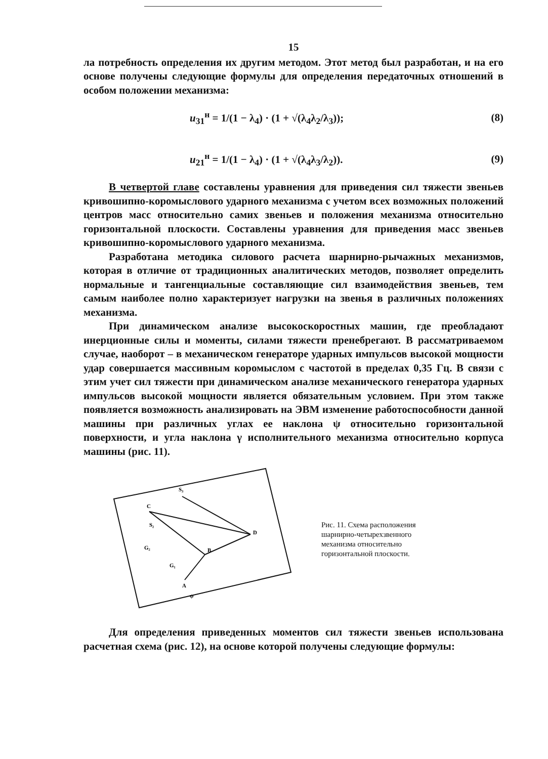15
ла потребность определения их другим методом. Этот метод был разработан, и на его основе получены следующие формулы для определения передаточных отношений в особом положении механизма:
u<sub>31</sub><sup>н</sup> = 1/(1 − λ<sub>4</sub>) · (1 + √(λ<sub>4</sub>λ<sub>2</sub>/λ<sub>3</sub>)); (8)
u<sub>21</sub><sup>н</sup> = 1/(1 − λ<sub>4</sub>) · (1 + √(λ<sub>4</sub>λ<sub>3</sub>/λ<sub>2</sub>)). (9)
В четвертой главе составлены уравнения для приведения сил тяжести звеньев кривошипно-коромыслового ударного механизма с учетом всех возможных положений центров масс относительно самих звеньев и положения механизма относительно горизонтальной плоскости. Составлены уравнения для приведения масс звеньев кривошипно-коромыслового ударного механизма.
Разработана методика силового расчета шарнирно-рычажных механизмов, которая в отличие от традиционных аналитических методов, позволяет определить нормальные и тангенциальные составляющие сил взаимодействия звеньев, тем самым наиболее полно характеризует нагрузки на звенья в различных положениях механизма.
При динамическом анализе высокоскоростных машин, где преобладают инерционные силы и моменты, силами тяжести пренебрегают. В рассматриваемом случае, наоборот – в механическом генераторе ударных импульсов высокой мощности удар совершается массивным коромыслом с частотой в пределах 0,35 Гц. В связи с этим учет сил тяжести при динамическом анализе механического генератора ударных импульсов высокой мощности является обязательным условием. При этом также появляется возможность анализировать на ЭВМ изменение работоспособности данной машины при различных углах ее наклона ψ относительно горизонтальной поверхности, и угла наклона γ исполнительного механизма относительно корпуса машины (рис. 11).
C
S₃
D
B
A
S₂
G₂
G₁
ψ
Рис. 11. Схема расположения шарнирно-четырехзвенного механизма относительно горизонтальной плоскости.
Для определения приведенных моментов сил тяжести звеньев использована расчетная схема (рис. 12), на основе которой получены следующие формулы: